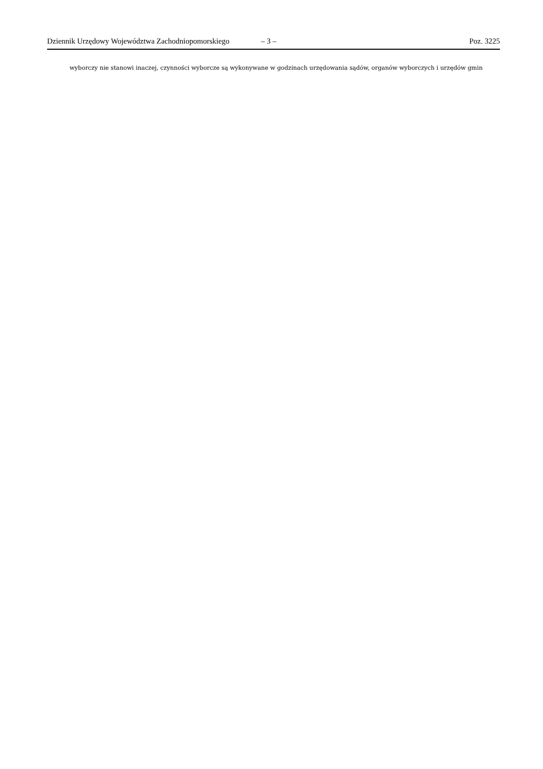Dziennik Urzędowy Województwa Zachodniopomorskiego – 3 – Poz. 3225
wyborczy nie stanowi inaczej, czynności wyborcze są wykonywane w godzinach urzędowania sądów, organów wyborczych i urzędów gmin